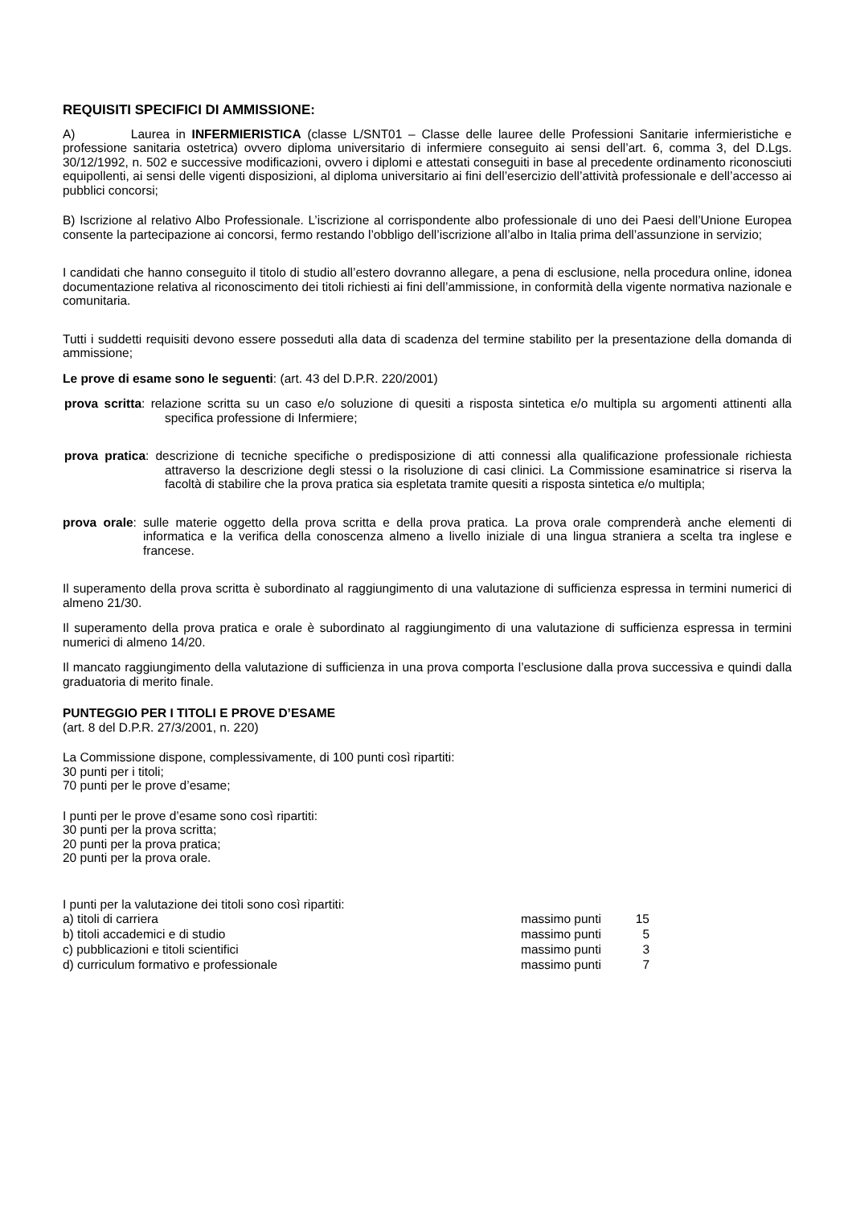REQUISITI SPECIFICI DI AMMISSIONE:
A) Laurea in INFERMIERISTICA (classe L/SNT01 – Classe delle lauree delle Professioni Sanitarie infermieristiche e professione sanitaria ostetrica) ovvero diploma universitario di infermiere conseguito ai sensi dell’art. 6, comma 3, del D.Lgs. 30/12/1992, n. 502 e successive modificazioni, ovvero i diplomi e attestati conseguiti in base al precedente ordinamento riconosciuti equipollenti, ai sensi delle vigenti disposizioni, al diploma universitario ai fini dell’esercizio dell’attività professionale e dell’accesso ai pubblici concorsi;
B) Iscrizione al relativo Albo Professionale. L’iscrizione al corrispondente albo professionale di uno dei Paesi dell’Unione Europea consente la partecipazione ai concorsi, fermo restando l’obbligo dell’iscrizione all’albo in Italia prima dell’assunzione in servizio;
I candidati che hanno conseguito il titolo di studio all’estero dovranno allegare, a pena di esclusione, nella procedura online, idonea documentazione relativa al riconoscimento dei titoli richiesti ai fini dell’ammissione, in conformità della vigente normativa nazionale e comunitaria.
Tutti i suddetti requisiti devono essere posseduti alla data di scadenza del termine stabilito per la presentazione della domanda di ammissione;
Le prove di esame sono le seguenti: (art. 43 del D.P.R. 220/2001)
prova scritta: relazione scritta su un caso e/o soluzione di quesiti a risposta sintetica e/o multipla su argomenti attinenti alla specifica professione di Infermiere;
prova pratica: descrizione di tecniche specifiche o predisposizione di atti connessi alla qualificazione professionale richiesta attraverso la descrizione degli stessi o la risoluzione di casi clinici. La Commissione esaminatrice si riserva la facoltà di stabilire che la prova pratica sia espletata tramite quesiti a risposta sintetica e/o multipla;
prova orale: sulle materie oggetto della prova scritta e della prova pratica. La prova orale comprenderà anche elementi di informatica e la verifica della conoscenza almeno a livello iniziale di una lingua straniera a scelta tra inglese e francese.
Il superamento della prova scritta è subordinato al raggiungimento di una valutazione di sufficienza espressa in termini numerici di almeno 21/30.
Il superamento della prova pratica e orale è subordinato al raggiungimento di una valutazione di sufficienza espressa in termini numerici di almeno 14/20.
Il mancato raggiungimento della valutazione di sufficienza in una prova comporta l’esclusione dalla prova successiva e quindi dalla graduatoria di merito finale.
PUNTEGGIO PER I TITOLI E PROVE D’ESAME
(art. 8 del D.P.R. 27/3/2001, n. 220)
La Commissione dispone, complessivamente, di 100 punti così ripartiti:
30 punti per i titoli;
70 punti per le prove d’esame;
I punti per le prove d’esame sono così ripartiti:
30 punti per la prova scritta;
20 punti per la prova pratica;
20 punti per la prova orale.
I punti per la valutazione dei titoli sono così ripartiti:
| a) titoli di carriera | massimo punti | 15 |
| b) titoli accademici e di studio | massimo punti | 5 |
| c) pubblicazioni e titoli scientifici | massimo punti | 3 |
| d) curriculum formativo e professionale | massimo punti | 7 |